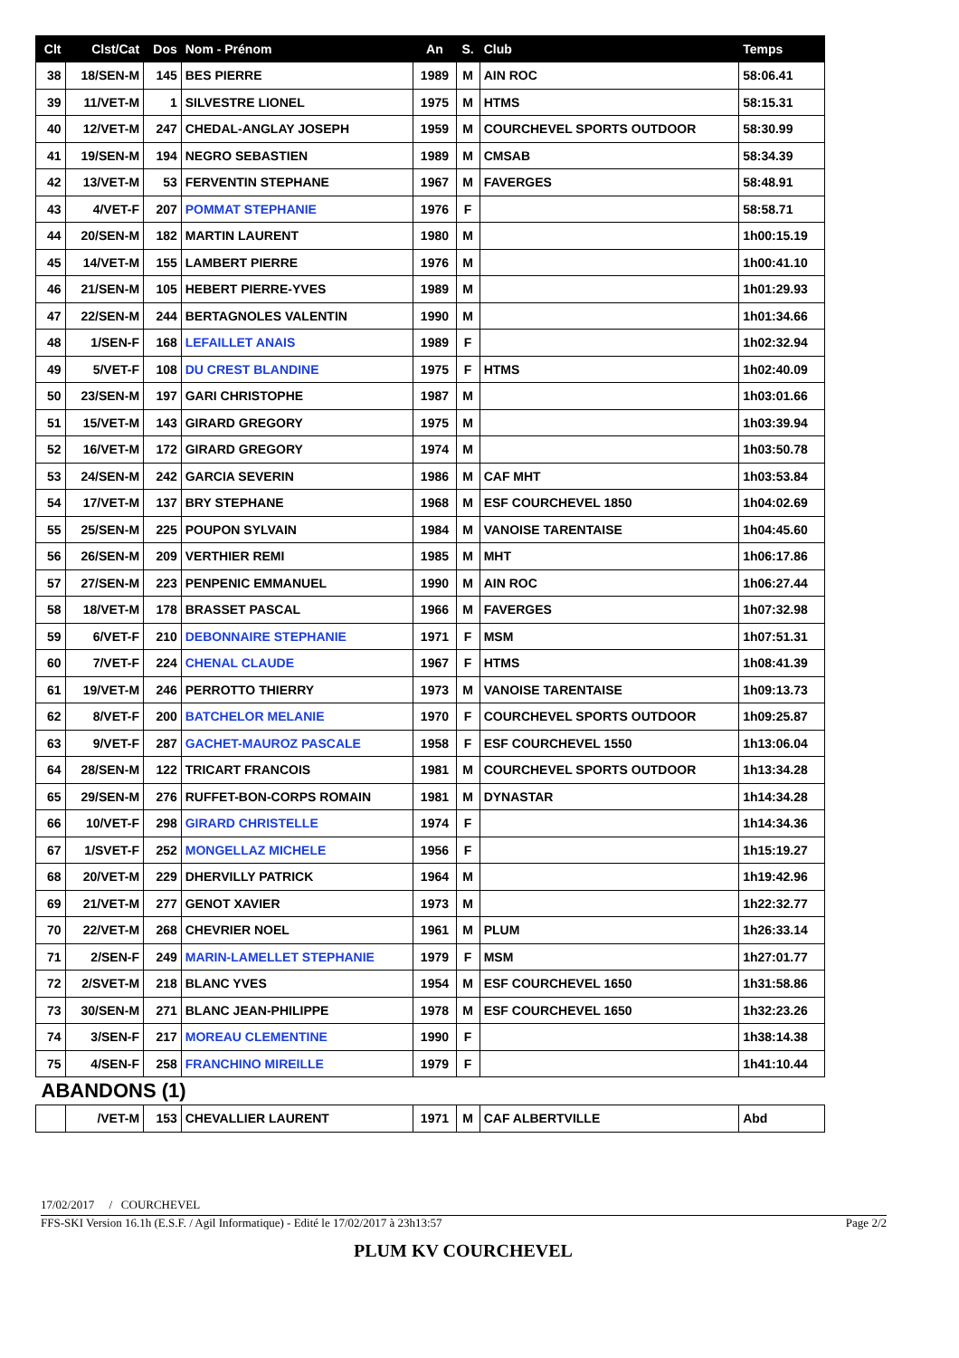| Clt | Clst/Cat | Dos | Nom - Prénom | An | S. | Club | Temps |
| --- | --- | --- | --- | --- | --- | --- | --- |
| 38 | 18/SEN-M | 145 | BES PIERRE | 1989 | M | AIN ROC | 58:06.41 |
| 39 | 11/VET-M | 1 | SILVESTRE LIONEL | 1975 | M | HTMS | 58:15.31 |
| 40 | 12/VET-M | 247 | CHEDAL-ANGLAY JOSEPH | 1959 | M | COURCHEVEL SPORTS OUTDOOR | 58:30.99 |
| 41 | 19/SEN-M | 194 | NEGRO SEBASTIEN | 1989 | M | CMSAB | 58:34.39 |
| 42 | 13/VET-M | 53 | FERVENTIN STEPHANE | 1967 | M | FAVERGES | 58:48.91 |
| 43 | 4/VET-F | 207 | POMMAT STEPHANIE | 1976 | F | | 58:58.71 |
| 44 | 20/SEN-M | 182 | MARTIN LAURENT | 1980 | M | | 1h00:15.19 |
| 45 | 14/VET-M | 155 | LAMBERT PIERRE | 1976 | M | | 1h00:41.10 |
| 46 | 21/SEN-M | 105 | HEBERT PIERRE-YVES | 1989 | M | | 1h01:29.93 |
| 47 | 22/SEN-M | 244 | BERTAGNOLES VALENTIN | 1990 | M | | 1h01:34.66 |
| 48 | 1/SEN-F | 168 | LEFAILLET ANAIS | 1989 | F | | 1h02:32.94 |
| 49 | 5/VET-F | 108 | DU CREST BLANDINE | 1975 | F | HTMS | 1h02:40.09 |
| 50 | 23/SEN-M | 197 | GARI CHRISTOPHE | 1987 | M | | 1h03:01.66 |
| 51 | 15/VET-M | 143 | GIRARD GREGORY | 1975 | M | | 1h03:39.94 |
| 52 | 16/VET-M | 172 | GIRARD GREGORY | 1974 | M | | 1h03:50.78 |
| 53 | 24/SEN-M | 242 | GARCIA SEVERIN | 1986 | M | CAF MHT | 1h03:53.84 |
| 54 | 17/VET-M | 137 | BRY STEPHANE | 1968 | M | ESF COURCHEVEL 1850 | 1h04:02.69 |
| 55 | 25/SEN-M | 225 | POUPON SYLVAIN | 1984 | M | VANOISE TARENTAISE | 1h04:45.60 |
| 56 | 26/SEN-M | 209 | VERTHIER REMI | 1985 | M | MHT | 1h06:17.86 |
| 57 | 27/SEN-M | 223 | PENPENIC EMMANUEL | 1990 | M | AIN ROC | 1h06:27.44 |
| 58 | 18/VET-M | 178 | BRASSET PASCAL | 1966 | M | FAVERGES | 1h07:32.98 |
| 59 | 6/VET-F | 210 | DEBONNAIRE STEPHANIE | 1971 | F | MSM | 1h07:51.31 |
| 60 | 7/VET-F | 224 | CHENAL CLAUDE | 1967 | F | HTMS | 1h08:41.39 |
| 61 | 19/VET-M | 246 | PERROTTO THIERRY | 1973 | M | VANOISE TARENTAISE | 1h09:13.73 |
| 62 | 8/VET-F | 200 | BATCHELOR MELANIE | 1970 | F | COURCHEVEL SPORTS OUTDOOR | 1h09:25.87 |
| 63 | 9/VET-F | 287 | GACHET-MAUROZ PASCALE | 1958 | F | ESF COURCHEVEL 1550 | 1h13:06.04 |
| 64 | 28/SEN-M | 122 | TRICART FRANCOIS | 1981 | M | COURCHEVEL SPORTS OUTDOOR | 1h13:34.28 |
| 65 | 29/SEN-M | 276 | RUFFET-BON-CORPS ROMAIN | 1981 | M | DYNASTAR | 1h14:34.28 |
| 66 | 10/VET-F | 298 | GIRARD CHRISTELLE | 1974 | F | | 1h14:34.36 |
| 67 | 1/SVET-F | 252 | MONGELLAZ MICHELE | 1956 | F | | 1h15:19.27 |
| 68 | 20/VET-M | 229 | DHERVILLY PATRICK | 1964 | M | | 1h19:42.96 |
| 69 | 21/VET-M | 277 | GENOT XAVIER | 1973 | M | | 1h22:32.77 |
| 70 | 22/VET-M | 268 | CHEVRIER NOEL | 1961 | M | PLUM | 1h26:33.14 |
| 71 | 2/SEN-F | 249 | MARIN-LAMELLET STEPHANIE | 1979 | F | MSM | 1h27:01.77 |
| 72 | 2/SVET-M | 218 | BLANC YVES | 1954 | M | ESF COURCHEVEL 1650 | 1h31:58.86 |
| 73 | 30/SEN-M | 271 | BLANC JEAN-PHILIPPE | 1978 | M | ESF COURCHEVEL 1650 | 1h32:23.26 |
| 74 | 3/SEN-F | 217 | MOREAU CLEMENTINE | 1990 | F | | 1h38:14.38 |
| 75 | 4/SEN-F | 258 | FRANCHINO MIREILLE | 1979 | F | | 1h41:10.44 |
| ABANDONS (1) | | | | | | | |
| | /VET-M | 153 | CHEVALLIER LAURENT | 1971 | M | CAF ALBERTVILLE | Abd |
17/02/2017 / COURCHEVEL
FFS-SKI Version 16.1h (E.S.F. / Agil Informatique) - Edité le 17/02/2017 à 23h13:57 Page 2/2
PLUM KV COURCHEVEL